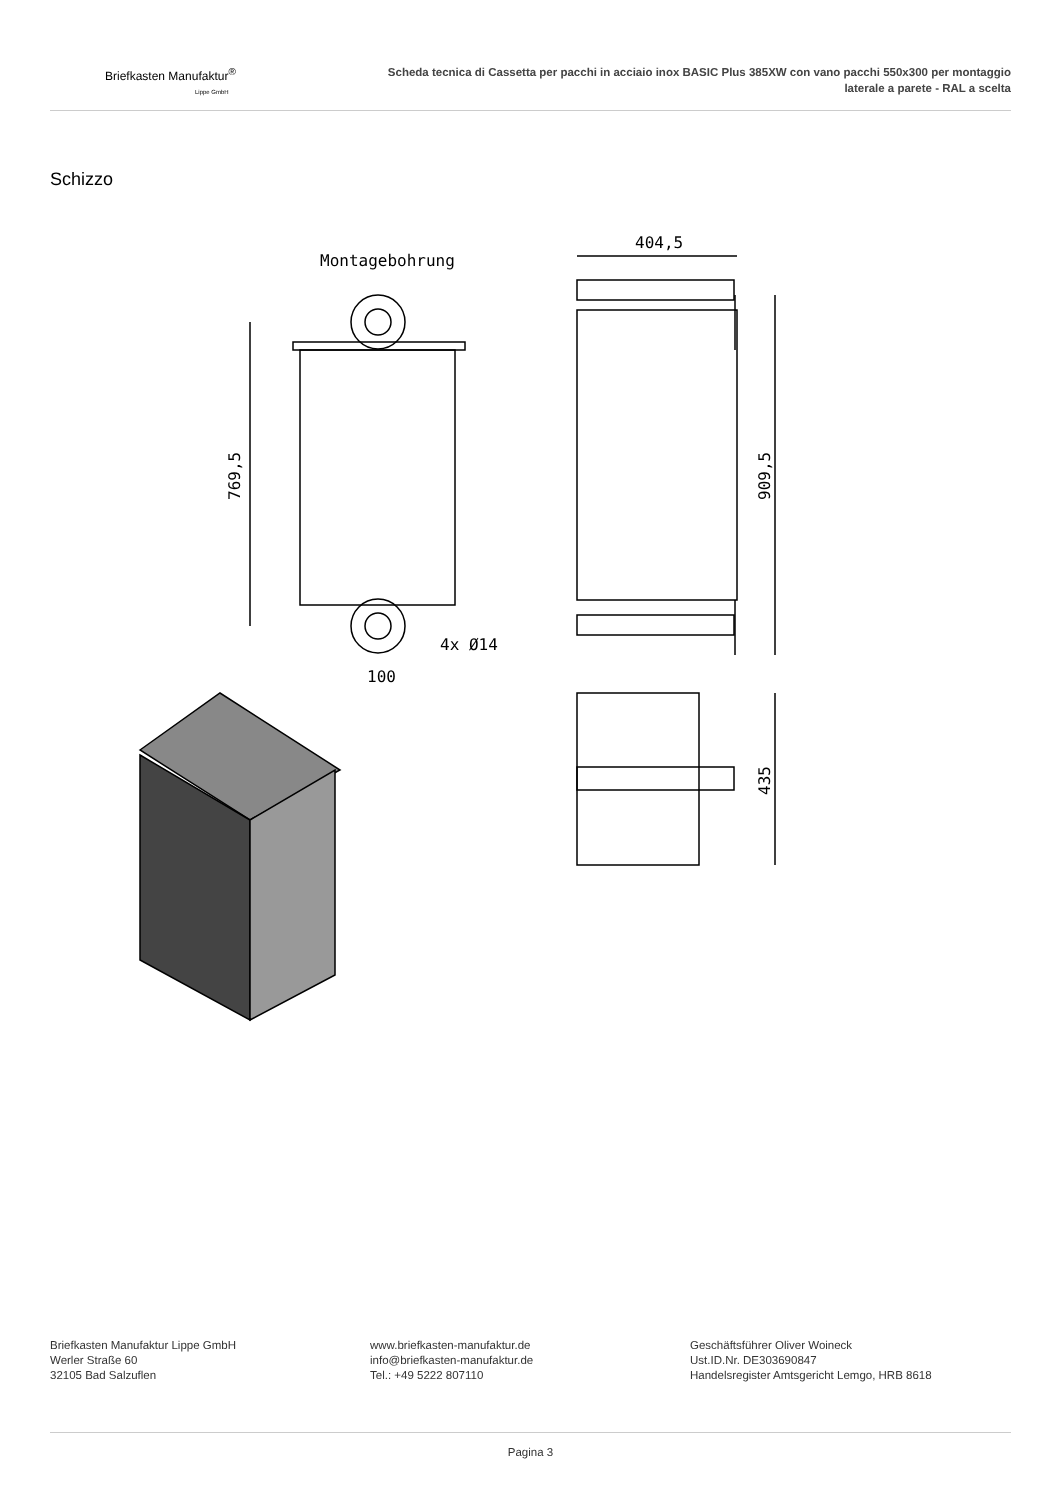Briefkasten Manufaktur<sup>®</sup>
Lippe GmbH
Scheda tecnica di Cassetta per pacchi in acciaio inox BASIC Plus 385XW con vano pacchi 550x300 per montaggio laterale a parete - RAL a scelta
Schizzo
Montagebohrung
769,5
4x Ø14
100
404,5
909,5
435
Briefkasten Manufaktur Lippe GmbH
Werler Straße 60
32105 Bad Salzuflen
www.briefkasten-manufaktur.de
info@briefkasten-manufaktur.de
Tel.: +49 5222 807110
Geschäftsführer Oliver Woineck
Ust.ID.Nr. DE303690847
Handelsregister Amtsgericht Lemgo, HRB 8618
Pagina 3